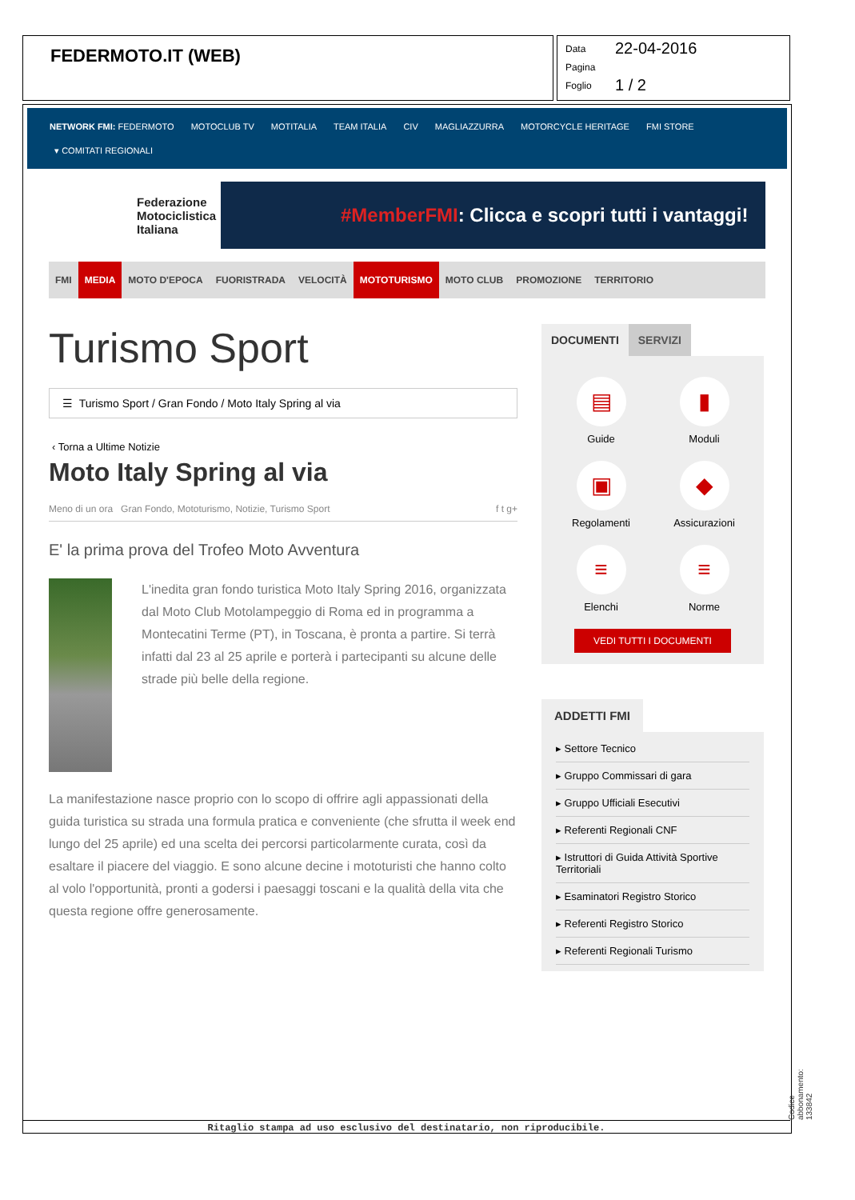FEDERMOTO.IT (WEB)
Data 22-04-2016
Pagina
Foglio 1 / 2
NETWORK FMI: FEDERMOTO MOTOCLUB TV MOTITALIA TEAM ITALIA CIV MAGLIAZZURRA MOTORCYCLE HERITAGE FMI STORE
▾ COMITATI REGIONALI
Federazione Motociclistica Italiana
#MemberFMI: Clicca e scopri tutti i vantaggi!
FMI MEDIA MOTO D'EPOCA FUORISTRADA VELOCITÀ MOTOTURISMO MOTO CLUB PROMOZIONE TERRITORIO
Turismo Sport
☰ Turismo Sport / Gran Fondo / Moto Italy Spring al via
‹ Torna a Ultime Notizie
Moto Italy Spring al via
Meno di un ora Gran Fondo, Mototurismo, Notizie, Turismo Sport f t g+
E' la prima prova del Trofeo Moto Avventura
L'inedita gran fondo turistica Moto Italy Spring 2016, organizzata dal Moto Club Motolampeggio di Roma ed in programma a Montecatini Terme (PT), in Toscana, è pronta a partire. Si terrà infatti dal 23 al 25 aprile e porterà i partecipanti su alcune delle strade più belle della regione.
La manifestazione nasce proprio con lo scopo di offrire agli appassionati della guida turistica su strada una formula pratica e conveniente (che sfrutta il week end lungo del 25 aprile) ed una scelta dei percorsi particolarmente curata, così da esaltare il piacere del viaggio. E sono alcune decine i mototuristi che hanno colto al volo l'opportunità, pronti a godersi i paesaggi toscani e la qualità della vita che questa regione offre generosamente.
DOCUMENTI SERVIZI
▤
Guide
▮
Moduli
▣
Regolamenti
◆
Assicurazioni
≡
Elenchi
≡
Norme
VEDI TUTTI I DOCUMENTI
ADDETTI FMI
▸ Settore Tecnico
▸ Gruppo Commissari di gara
▸ Gruppo Ufficiali Esecutivi
▸ Referenti Regionali CNF
▸ Istruttori di Guida Attività Sportive Territoriali
▸ Esaminatori Registro Storico
▸ Referenti Registro Storico
▸ Referenti Regionali Turismo
Codice abbonamento: 133842
Ritaglio stampa ad uso esclusivo del destinatario, non riproducibile.